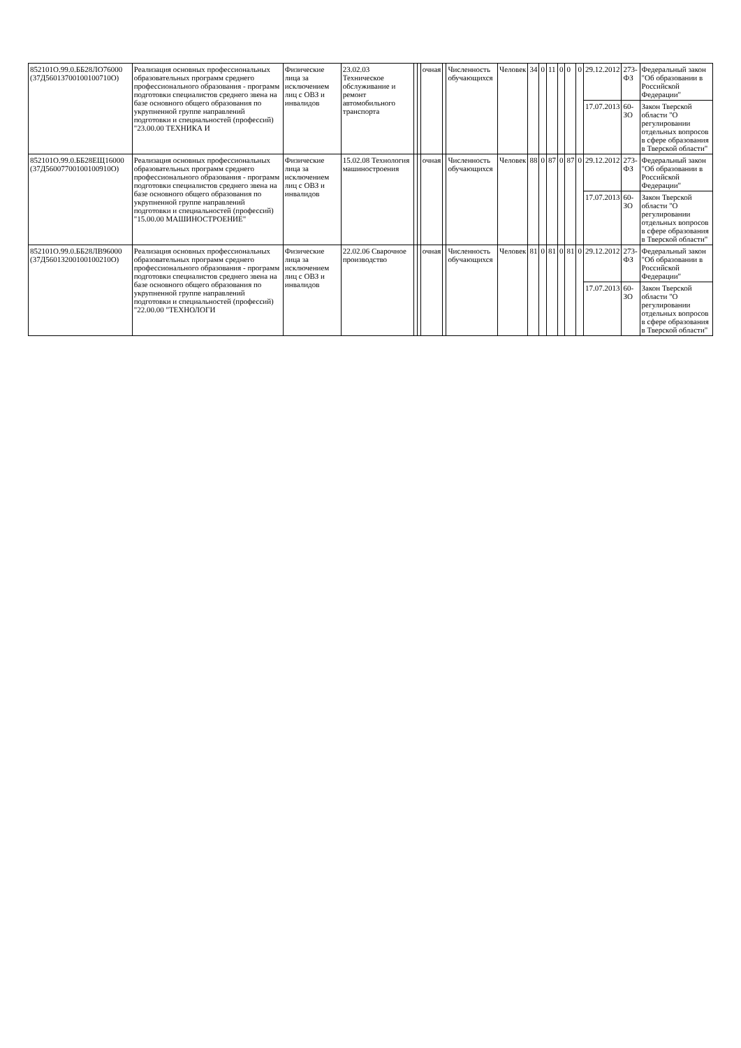| 852101О.99.0.ББ28ЛО76000 (37Д56013700100100710О) | Реализация основных профессиональных образовательных программ среднего профессионального образования - программ подготовки специалистов среднего звена на базе основного общего образования по укрупненной группе направлений подготовки и специальностей (профессий) "23.00.00 ТЕХНИКА И | Физические лица за исключением лиц с ОВЗ и инвалидов | 23.02.03 Техническое обслуживание и ремонт автомобильного транспорта | | | очная | | Численность обучающихся | Человек | 34 | 0 | 11 | 0 | 0 | 0 | 29.12.2012 | 273-ФЗ | Федеральный закон "Об образовании в Российской Федерации" |
| | | | | | | | | | | | | | | | | 17.07.2013 | 60-ЗО | Закон Тверской области "О регулировании отдельных вопросов в сфере образования в Тверской области" |
| 852101О.99.0.ББ28ЕЩ16000 (37Д56007700100100910О) | Реализация основных профессиональных образовательных программ среднего профессионального образования - программ подготовки специалистов среднего звена на базе основного общего образования по укрупненной группе направлений подготовки и специальностей (профессий) "15.00.00 МАШИНОСТРОЕНИЕ" | Физические лица за исключением лиц с ОВЗ и инвалидов | 15.02.08 Технология машиностроения | | | очная | | Численность обучающихся | Человек | 88 | 0 | 87 | 0 | 87 | 0 | 29.12.2012 | 273-ФЗ | Федеральный закон "Об образовании в Российской Федерации" |
| | | | | | | | | | | | | | | | | 17.07.2013 | 60-ЗО | Закон Тверской области "О регулировании отдельных вопросов в сфере образования в Тверской области" |
| 852101О.99.0.ББ28ЛВ96000 (37Д56013200100100210О) | Реализация основных профессиональных образовательных программ среднего профессионального образования - программ подготовки специалистов среднего звена на базе основного общего образования по укрупненной группе направлений подготовки и специальностей (профессий) "22.00.00 "ТЕХНОЛОГИ | Физические лица за исключением лиц с ОВЗ и инвалидов | 22.02.06 Сварочное производство | | | очная | | Численность обучающихся | Человек | 81 | 0 | 81 | 0 | 81 | 0 | 29.12.2012 | 273-ФЗ | Федеральный закон "Об образовании в Российской Федерации" |
| | | | | | | | | | | | | | | | | 17.07.2013 | 60-ЗО | Закон Тверской области "О регулировании отдельных вопросов в сфере образования в Тверской области" |